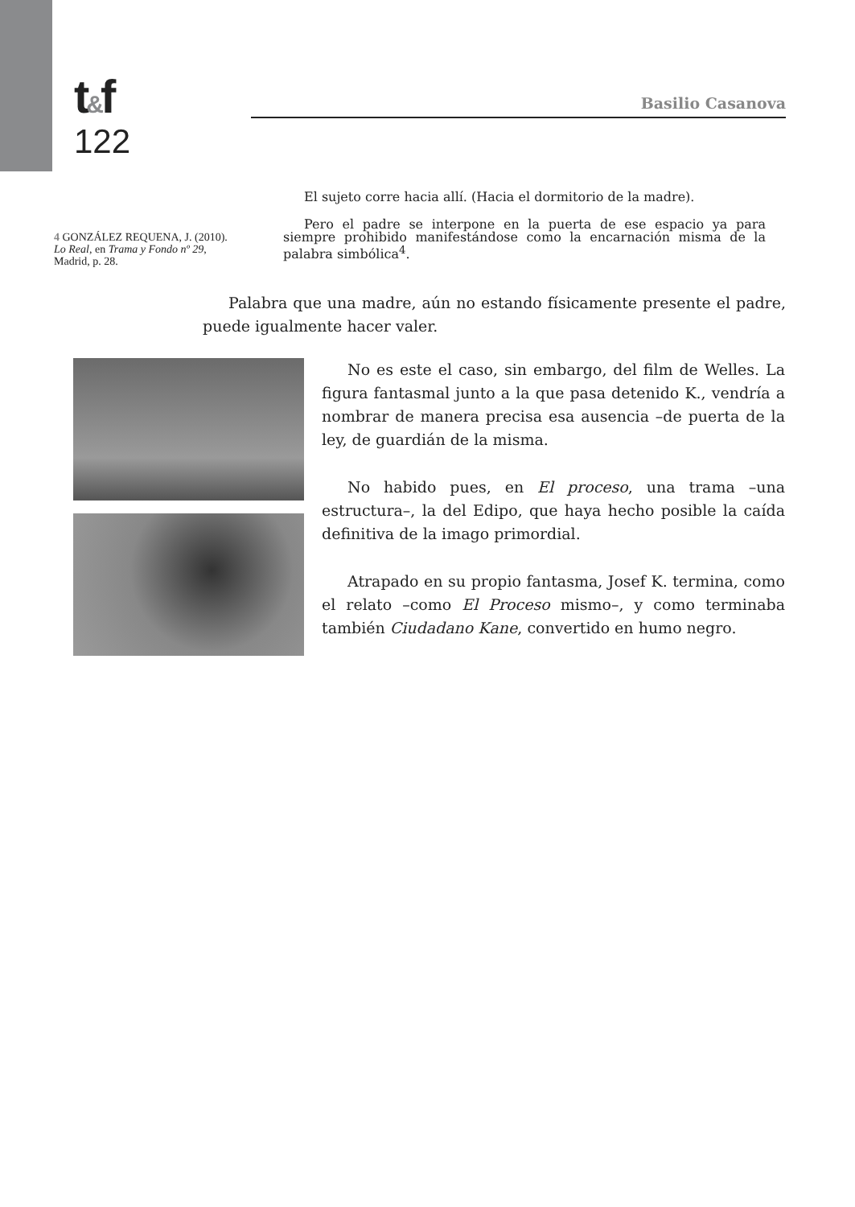t&f
122
Basilio Casanova
4 GONZÁLEZ REQUENA, J. (2010). Lo Real, en Trama y Fondo nº 29, Madrid, p. 28.
El sujeto corre hacia allí. (Hacia el dormitorio de la madre).
Pero el padre se interpone en la puerta de ese espacio ya para siempre prohibido manifestándose como la encarnación misma de la palabra simbólica<sup>4</sup>.
Palabra que una madre, aún no estando físicamente presente el padre, puede igualmente hacer valer.
No es este el caso, sin embargo, del film de Welles. La figura fantasmal junto a la que pasa detenido K., vendría a nombrar de manera precisa esa ausencia –de puerta de la ley, de guardián de la misma.
No habido pues, en El proceso, una trama –una estructura–, la del Edipo, que haya hecho posible la caída definitiva de la imago primordial.
Atrapado en su propio fantasma, Josef K. termina, como el relato –como El Proceso mismo–, y como terminaba también Ciudadano Kane, convertido en humo negro.